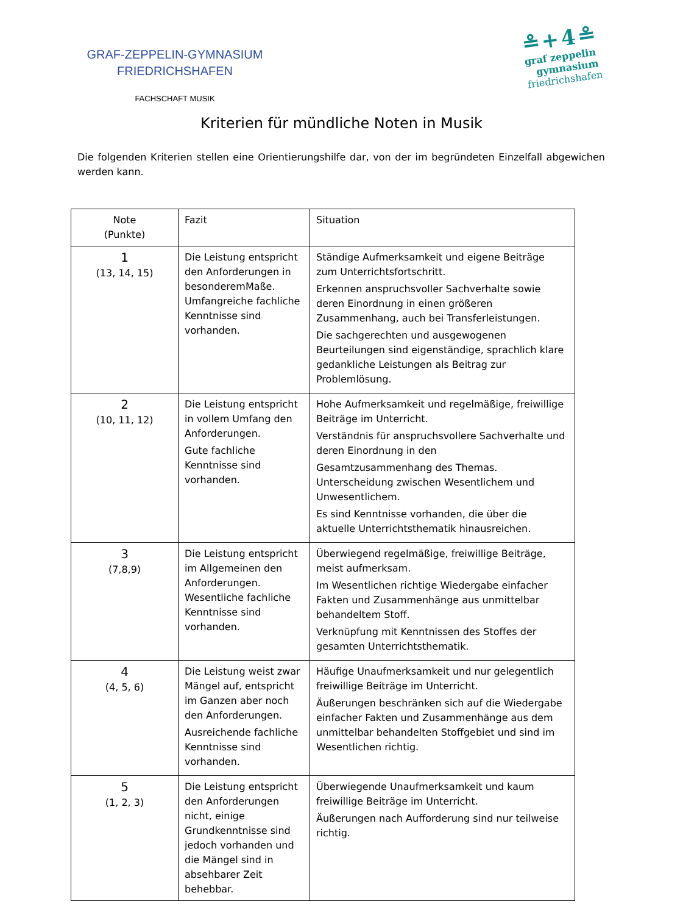GRAF-ZEPPELIN-GYMNASIUM
FRIEDRICHSHAFEN
FACHSCHAFT MUSIK
≗+4≗
graf zeppelin
gymnasium
friedrichshafen
Kriterien für mündliche Noten in Musik
Die folgenden Kriterien stellen eine Orientierungshilfe dar, von der im begründeten Einzelfall abgewichen werden kann.
| Note (Punkte) | Fazit | Situation |
| --- | --- | --- |
| 1 (13, 14, 15) | Die Leistung entspricht den Anforderungen in besonderemMaße. Umfangreiche fachliche Kenntnisse sind vorhanden. | Ständige Aufmerksamkeit und eigene Beiträge zum Unterrichtsfortschritt. Erkennen anspruchsvoller Sachverhalte sowie deren Einordnung in einen größeren Zusammenhang, auch bei Transferleistungen. Die sachgerechten und ausgewogenen Beurteilungen sind eigenständige, sprachlich klare gedankliche Leistungen als Beitrag zur Problemlösung. |
| 2 (10, 11, 12) | Die Leistung entspricht in vollem Umfang den Anforderungen. Gute fachliche Kenntnisse sind vorhanden. | Hohe Aufmerksamkeit und regelmäßige, freiwillige Beiträge im Unterricht. Verständnis für anspruchsvollere Sachverhalte und deren Einordnung in den Gesamtzusammenhang des Themas. Unterscheidung zwischen Wesentlichem und Unwesentlichem. Es sind Kenntnisse vorhanden, die über die aktuelle Unterrichtsthematik hinausreichen. |
| 3 (7,8,9) | Die Leistung entspricht im Allgemeinen den Anforderungen. Wesentliche fachliche Kenntnisse sind vorhanden. | Überwiegend regelmäßige, freiwillige Beiträge, meist aufmerksam. Im Wesentlichen richtige Wiedergabe einfacher Fakten und Zusammenhänge aus unmittelbar behandeltem Stoff. Verknüpfung mit Kenntnissen des Stoffes der gesamten Unterrichtsthematik. |
| 4 (4, 5, 6) | Die Leistung weist zwar Mängel auf, entspricht im Ganzen aber noch den Anforderungen. Ausreichende fachliche Kenntnisse sind vorhanden. | Häufige Unaufmerksamkeit und nur gelegentlich freiwillige Beiträge im Unterricht. Äußerungen beschränken sich auf die Wiedergabe einfacher Fakten und Zusammenhänge aus dem unmittelbar behandelten Stoffgebiet und sind im Wesentlichen richtig. |
| 5 (1, 2, 3) | Die Leistung entspricht den Anforderungen nicht, einige Grundkenntnisse sind jedoch vorhanden und die Mängel sind in absehbarer Zeit behebbar. | Überwiegende Unaufmerksamkeit und kaum freiwillige Beiträge im Unterricht. Äußerungen nach Aufforderung sind nur teilweise richtig. |